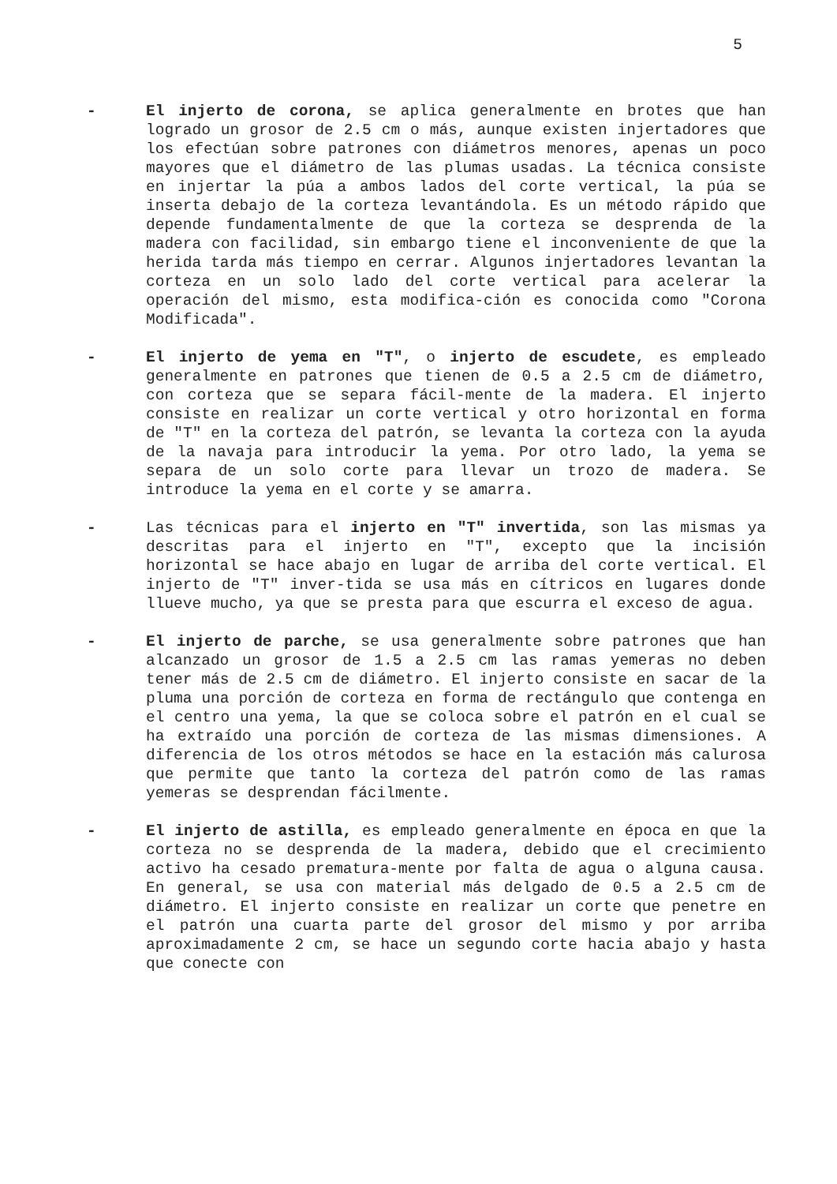5
- El injerto de corona, se aplica generalmente en brotes que han logrado un grosor de 2.5 cm o más, aunque existen injertadores que los efectúan sobre patrones con diámetros menores, apenas un poco mayores que el diámetro de las plumas usadas. La técnica consiste en injertar la púa a ambos lados del corte vertical, la púa se inserta debajo de la corteza levantándola. Es un método rápido que depende fundamentalmente de que la corteza se desprenda de la madera con facilidad, sin embargo tiene el inconveniente de que la herida tarda más tiempo en cerrar. Algunos injertadores levantan la corteza en un solo lado del corte vertical para acelerar la operación del mismo, esta modifica-ción es conocida como "Corona Modificada".
- El injerto de yema en "T", o injerto de escudete, es empleado generalmente en patrones que tienen de 0.5 a 2.5 cm de diámetro, con corteza que se separa fácil-mente de la madera. El injerto consiste en realizar un corte vertical y otro horizontal en forma de "T" en la corteza del patrón, se levanta la corteza con la ayuda de la navaja para introducir la yema. Por otro lado, la yema se separa de un solo corte para llevar un trozo de madera. Se introduce la yema en el corte y se amarra.
- Las técnicas para el injerto en "T" invertida, son las mismas ya descritas para el injerto en "T", excepto que la incisión horizontal se hace abajo en lugar de arriba del corte vertical. El injerto de "T" inver-tida se usa más en cítricos en lugares donde llueve mucho, ya que se presta para que escurra el exceso de agua.
- El injerto de parche, se usa generalmente sobre patrones que han alcanzado un grosor de 1.5 a 2.5 cm las ramas yemeras no deben tener más de 2.5 cm de diámetro. El injerto consiste en sacar de la pluma una porción de corteza en forma de rectángulo que contenga en el centro una yema, la que se coloca sobre el patrón en el cual se ha extraído una porción de corteza de las mismas dimensiones. A diferencia de los otros métodos se hace en la estación más calurosa que permite que tanto la corteza del patrón como de las ramas yemeras se desprendan fácilmente.
- El injerto de astilla, es empleado generalmente en época en que la corteza no se desprenda de la madera, debido que el crecimiento activo ha cesado prematura-mente por falta de agua o alguna causa. En general, se usa con material más delgado de 0.5 a 2.5 cm de diámetro. El injerto consiste en realizar un corte que penetre en el patrón una cuarta parte del grosor del mismo y por arriba aproximadamente 2 cm, se hace un segundo corte hacia abajo y hasta que conecte con